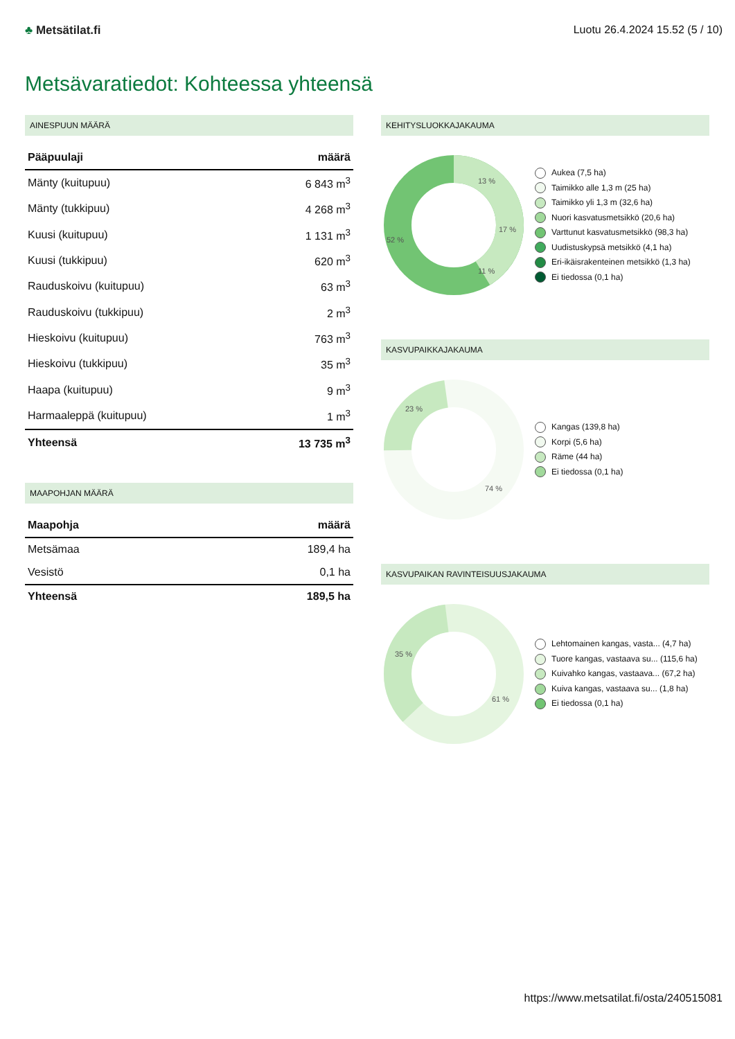♣ Metsätilat.fi Luotu 26.4.2024 15.52 (5 / 10)
Metsävaratiedot: Kohteessa yhteensä
AINESPUUN MÄÄRÄ
| Pääpuulaji | määrä |
| --- | --- |
| Mänty (kuitupuu) | 6 843 m<sup>3</sup> |
| Mänty (tukkipuu) | 4 268 m<sup>3</sup> |
| Kuusi (kuitupuu) | 1 131 m<sup>3</sup> |
| Kuusi (tukkipuu) | 620 m<sup>3</sup> |
| Rauduskoivu (kuitupuu) | 63 m<sup>3</sup> |
| Rauduskoivu (tukkipuu) | 2 m<sup>3</sup> |
| Hieskoivu (kuitupuu) | 763 m<sup>3</sup> |
| Hieskoivu (tukkipuu) | 35 m<sup>3</sup> |
| Haapa (kuitupuu) | 9 m<sup>3</sup> |
| Harmaaleppä (kuitupuu) | 1 m<sup>3</sup> |
| Yhteensä | 13 735 m<sup>3</sup> |
MAAPOHJAN MÄÄRÄ
| Maapohja | määrä |
| --- | --- |
| Metsämaa | 189,4 ha |
| Vesistö | 0,1 ha |
| Yhteensä | 189,5 ha |
KEHITYSLUOKKAJAKAUMA
52 %
13 %
17 %
11 %
Aukea (7,5 ha)
Taimikko alle 1,3 m (25 ha)
Taimikko yli 1,3 m (32,6 ha)
Nuori kasvatusmetsikkö (20,6 ha)
Varttunut kasvatusmetsikkö (98,3 ha)
Uudistuskypsä metsikkö (4,1 ha)
Eri-ikäisrakenteinen metsikkö (1,3 ha)
Ei tiedossa (0,1 ha)
KASVUPAIKKAJAKAUMA
23 %
74 %
Kangas (139,8 ha)
Korpi (5,6 ha)
Räme (44 ha)
Ei tiedossa (0,1 ha)
KASVUPAIKAN RAVINTEISUUSJAKAUMA
35 %
61 %
Lehtomainen kangas, vasta... (4,7 ha)
Tuore kangas, vastaava su... (115,6 ha)
Kuivahko kangas, vastaava... (67,2 ha)
Kuiva kangas, vastaava su... (1,8 ha)
Ei tiedossa (0,1 ha)
https://www.metsatilat.fi/osta/240515081